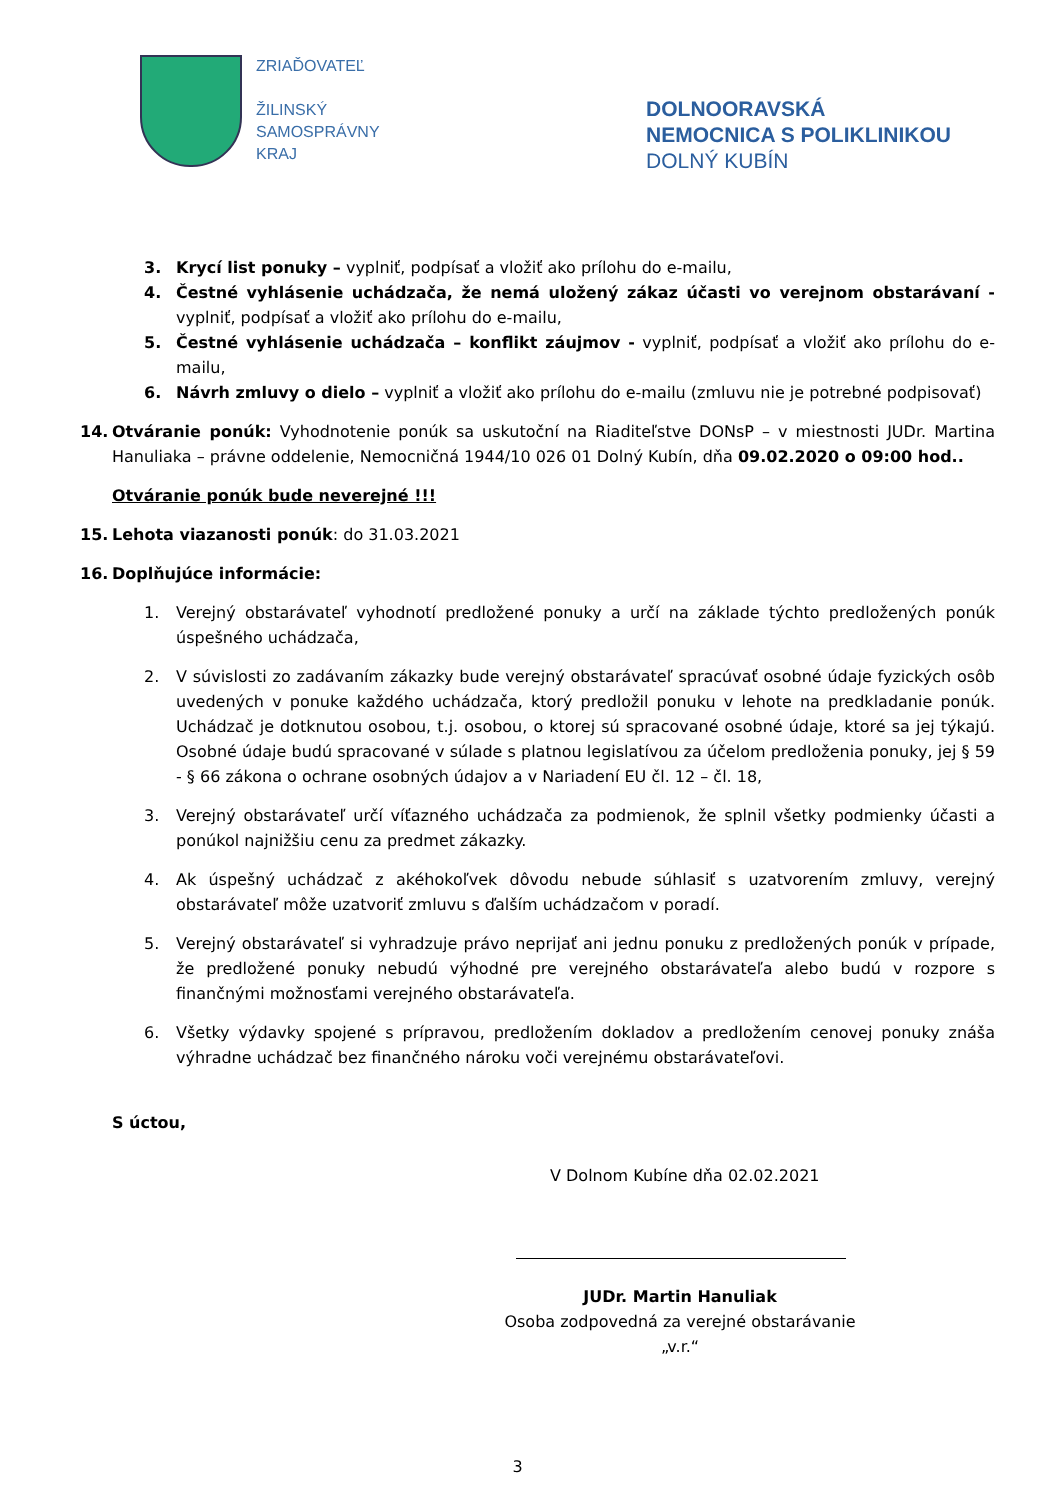ZRIAĎOVATEĽ
ŽILINSKÝ
SAMOSPRÁVNY
KRAJ
DOLNOORAVSKÁ
NEMOCNICA S POLIKLINIKOU
DOLNÝ KUBÍN
3. Krycí list ponuky – vyplniť, podpísať a vložiť ako prílohu do e-mailu,
4. Čestné vyhlásenie uchádzača, že nemá uložený zákaz účasti vo verejnom obstarávaní - vyplniť, podpísať a vložiť ako prílohu do e-mailu,
5. Čestné vyhlásenie uchádzača – konflikt záujmov - vyplniť, podpísať a vložiť ako prílohu do e-mailu,
6. Návrh zmluvy o dielo – vyplniť a vložiť ako prílohu do e-mailu (zmluvu nie je potrebné podpisovať)
14. Otváranie ponúk: Vyhodnotenie ponúk sa uskutoční na Riaditeľstve DONsP – v miestnosti JUDr. Martina Hanuliaka – právne oddelenie, Nemocničná 1944/10 026 01 Dolný Kubín, dňa 09.02.2020 o 09:00 hod..
Otváranie ponúk bude neverejné !!!
15. Lehota viazanosti ponúk: do 31.03.2021
16. Doplňujúce informácie:
1. Verejný obstarávateľ vyhodnotí predložené ponuky a určí na základe týchto predložených ponúk úspešného uchádzača,
2. V súvislosti zo zadávaním zákazky bude verejný obstarávateľ spracúvať osobné údaje fyzických osôb uvedených v ponuke každého uchádzača, ktorý predložil ponuku v lehote na predkladanie ponúk. Uchádzač je dotknutou osobou, t.j. osobou, o ktorej sú spracované osobné údaje, ktoré sa jej týkajú. Osobné údaje budú spracované v súlade s platnou legislatívou za účelom predloženia ponuky, jej § 59 - § 66 zákona o ochrane osobných údajov a v Nariadení EU čl. 12 – čl. 18,
3. Verejný obstarávateľ určí víťazného uchádzača za podmienok, že splnil všetky podmienky účasti a ponúkol najnižšiu cenu za predmet zákazky.
4. Ak úspešný uchádzač z akéhokoľvek dôvodu nebude súhlasiť s uzatvorením zmluvy, verejný obstarávateľ môže uzatvoriť zmluvu s ďalším uchádzačom v poradí.
5. Verejný obstarávateľ si vyhradzuje právo neprijať ani jednu ponuku z predložených ponúk v prípade, že predložené ponuky nebudú výhodné pre verejného obstarávateľa alebo budú v rozpore s finančnými možnosťami verejného obstarávateľa.
6. Všetky výdavky spojené s prípravou, predložením dokladov a predložením cenovej ponuky znáša výhradne uchádzač bez finančného nároku voči verejnému obstarávateľovi.
S úctou,
V Dolnom Kubíne dňa 02.02.2021
JUDr. Martin Hanuliak
Osoba zodpovedná za verejné obstarávanie
„v.r.“
3